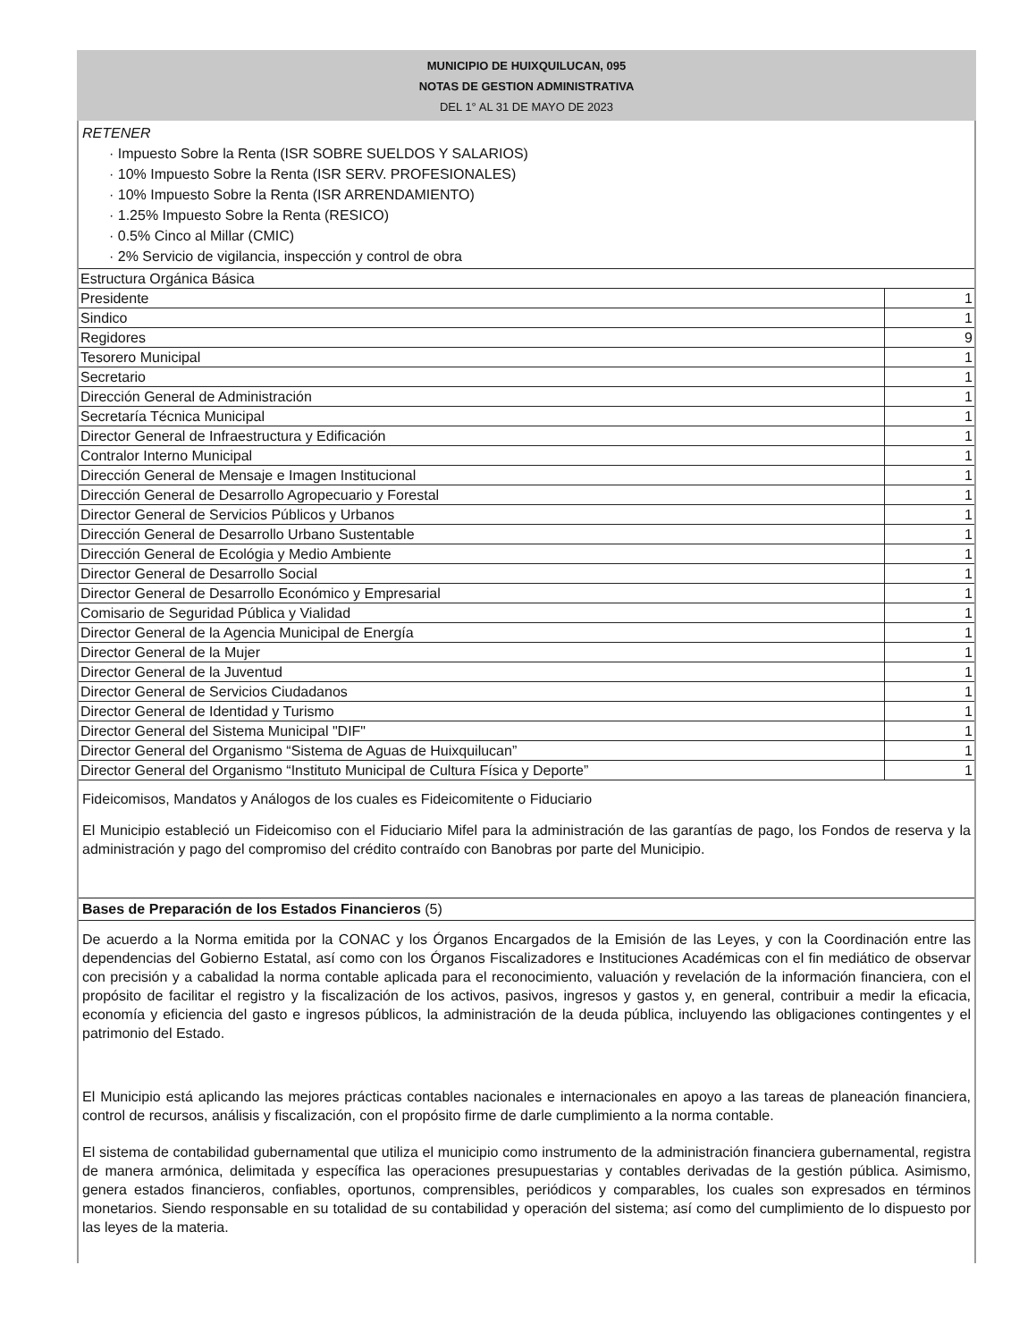MUNICIPIO DE HUIXQUILUCAN, 095
NOTAS DE GESTION ADMINISTRATIVA
DEL 1° AL 31 DE MAYO DE 2023
RETENER
· Impuesto Sobre la Renta (ISR SOBRE SUELDOS Y SALARIOS)
· 10% Impuesto Sobre la Renta (ISR SERV. PROFESIONALES)
· 10% Impuesto Sobre la Renta (ISR ARRENDAMIENTO)
· 1.25% Impuesto Sobre la Renta (RESICO)
· 0.5% Cinco al Millar (CMIC)
· 2% Servicio de vigilancia, inspección y control de obra
| Estructura Orgánica Básica | |
| Presidente | 1 |
| Sindico | 1 |
| Regidores | 9 |
| Tesorero Municipal | 1 |
| Secretario | 1 |
| Dirección General de Administración | 1 |
| Secretaría Técnica Municipal | 1 |
| Director General de Infraestructura y Edificación | 1 |
| Contralor Interno Municipal | 1 |
| Dirección General de Mensaje e Imagen Institucional | 1 |
| Dirección General de Desarrollo Agropecuario y Forestal | 1 |
| Director General de Servicios Públicos y Urbanos | 1 |
| Dirección General de Desarrollo Urbano Sustentable | 1 |
| Dirección General de Ecológia y Medio Ambiente | 1 |
| Director General de Desarrollo Social | 1 |
| Director General de Desarrollo Económico y Empresarial | 1 |
| Comisario de Seguridad Pública y Vialidad | 1 |
| Director General de la Agencia Municipal de Energía | 1 |
| Director General de la Mujer | 1 |
| Director General de la Juventud | 1 |
| Director General de Servicios Ciudadanos | 1 |
| Director General de Identidad y Turismo | 1 |
| Director General del Sistema Municipal "DIF" | 1 |
| Director General del Organismo “Sistema de Aguas de Huixquilucan” | 1 |
| Director General del Organismo “Instituto Municipal de Cultura Física y Deporte” | 1 |
Fideicomisos, Mandatos y Análogos de los cuales es Fideicomitente o Fiduciario
El Municipio estableció un Fideicomiso con el Fiduciario Mifel para la administración de las garantías de pago, los Fondos de reserva y la administración y pago del compromiso del crédito contraído con Banobras por parte del Municipio.
Bases de Preparación de los Estados Financieros (5)
De acuerdo a la Norma emitida por la CONAC y los Órganos Encargados de la Emisión de las Leyes, y con la Coordinación entre las dependencias del Gobierno Estatal, así como con los Órganos Fiscalizadores e Instituciones Académicas con el fin mediático de observar con precisión y a cabalidad la norma contable aplicada para el reconocimiento, valuación y revelación de la información financiera, con el propósito de facilitar el registro y la fiscalización de los activos, pasivos, ingresos y gastos y, en general, contribuir a medir la eficacia, economía y eficiencia del gasto e ingresos públicos, la administración de la deuda pública, incluyendo las obligaciones contingentes y el patrimonio del Estado.
El Municipio está aplicando las mejores prácticas contables nacionales e internacionales en apoyo a las tareas de planeación financiera, control de recursos, análisis y fiscalización, con el propósito firme de darle cumplimiento a la norma contable.
El sistema de contabilidad gubernamental que utiliza el municipio como instrumento de la administración financiera gubernamental, registra de manera armónica, delimitada y específica las operaciones presupuestarias y contables derivadas de la gestión pública. Asimismo, genera estados financieros, confiables, oportunos, comprensibles, periódicos y comparables, los cuales son expresados en términos monetarios. Siendo responsable en su totalidad de su contabilidad y operación del sistema; así como del cumplimiento de lo dispuesto por las leyes de la materia.